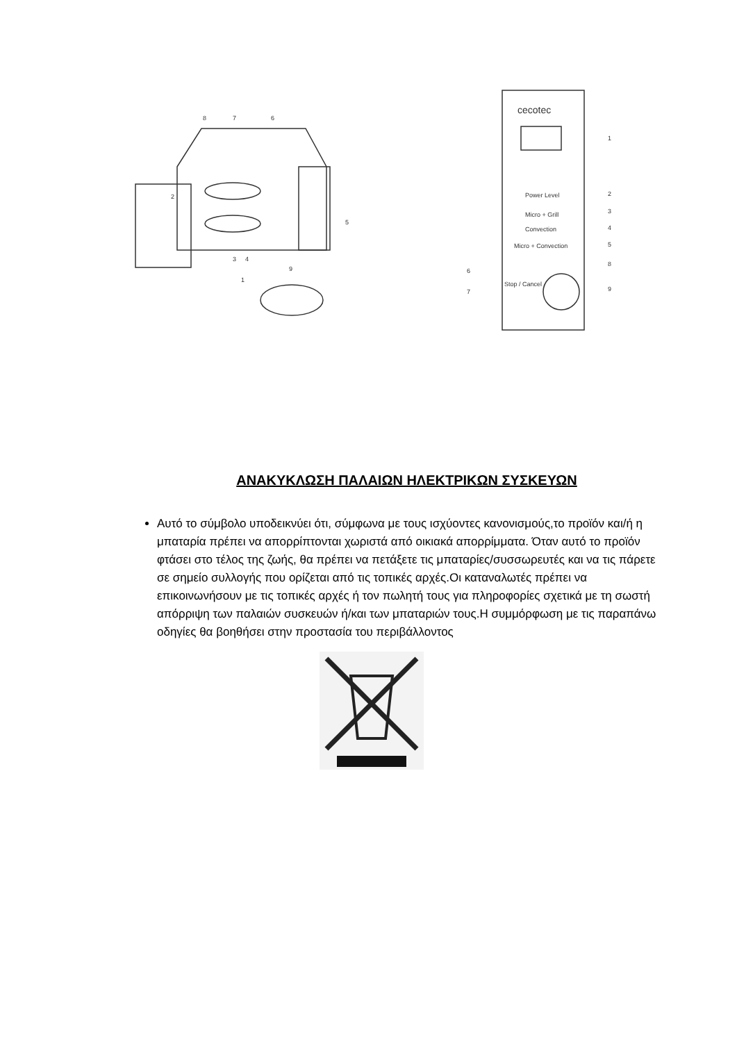cecotec
1
2
3
4
5
6
7
8
9
Power Level
Micro + Grill
Convection
Micro + Convection
Stop / Cancel
8
7
6
2
5
3
4
1
9
ΑΝΑΚΥΚΛΩΣΗ ΠΑΛΑΙΩΝ ΗΛΕΚΤΡΙΚΩΝ ΣΥΣΚΕΥΩΝ
Αυτό το σύμβολο υποδεικνύει ότι, σύμφωνα με τους ισχύοντες κανονισμούς,το προϊόν και/ή η μπαταρία πρέπει να απορρίπτονται χωριστά από οικιακά απορρίμματα. Όταν αυτό το προϊόν φτάσει στο τέλος της ζωής, θα πρέπει να πετάξετε τις μπαταρίες/συσσωρευτές και να τις πάρετε σε σημείο συλλογής που ορίζεται από τις τοπικές αρχές.Οι καταναλωτές πρέπει να επικοινωνήσουν με τις τοπικές αρχές ή τον πωλητή τους για πληροφορίες σχετικά με τη σωστή απόρριψη των παλαιών συσκευών ή/και των μπαταριών τους.Η συμμόρφωση με τις παραπάνω οδηγίες θα βοηθήσει στην προστασία του περιβάλλοντος